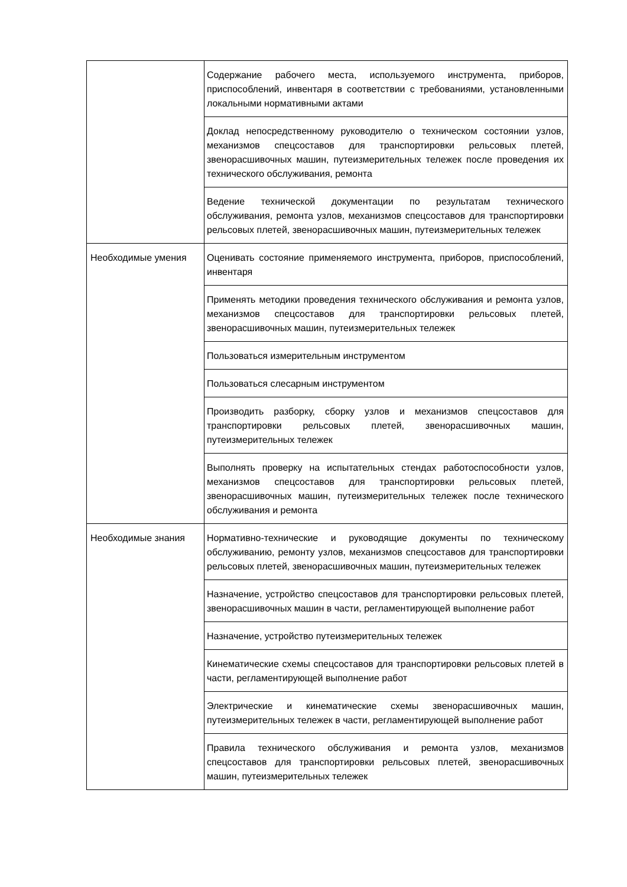| | Содержание рабочего места, используемого инструмента, приборов, приспособлений, инвентаря в соответствии с требованиями, установленными локальными нормативными актами |
| | Доклад непосредственному руководителю о техническом состоянии узлов, механизмов спецсоставов для транспортировки рельсовых плетей, звенорасшивочных машин, путеизмерительных тележек после проведения их технического обслуживания, ремонта |
| | Ведение технической документации по результатам технического обслуживания, ремонта узлов, механизмов спецсоставов для транспортировки рельсовых плетей, звенорасшивочных машин, путеизмерительных тележек |
| Необходимые умения | Оценивать состояние применяемого инструмента, приборов, приспособлений, инвентаря |
| | Применять методики проведения технического обслуживания и ремонта узлов, механизмов спецсоставов для транспортировки рельсовых плетей, звенорасшивочных машин, путеизмерительных тележек |
| | Пользоваться измерительным инструментом |
| | Пользоваться слесарным инструментом |
| | Производить разборку, сборку узлов и механизмов спецсоставов для транспортировки рельсовых плетей, звенорасшивочных машин, путеизмерительных тележек |
| | Выполнять проверку на испытательных стендах работоспособности узлов, механизмов спецсоставов для транспортировки рельсовых плетей, звенорасшивочных машин, путеизмерительных тележек после технического обслуживания и ремонта |
| Необходимые знания | Нормативно-технические и руководящие документы по техническому обслуживанию, ремонту узлов, механизмов спецсоставов для транспортировки рельсовых плетей, звенорасшивочных машин, путеизмерительных тележек |
| | Назначение, устройство спецсоставов для транспортировки рельсовых плетей, звенорасшивочных машин в части, регламентирующей выполнение работ |
| | Назначение, устройство путеизмерительных тележек |
| | Кинематические схемы спецсоставов для транспортировки рельсовых плетей в части, регламентирующей выполнение работ |
| | Электрические и кинематические схемы звенорасшивочных машин, путеизмерительных тележек в части, регламентирующей выполнение работ |
| | Правила технического обслуживания и ремонта узлов, механизмов спецсоставов для транспортировки рельсовых плетей, звенорасшивочных машин, путеизмерительных тележек |